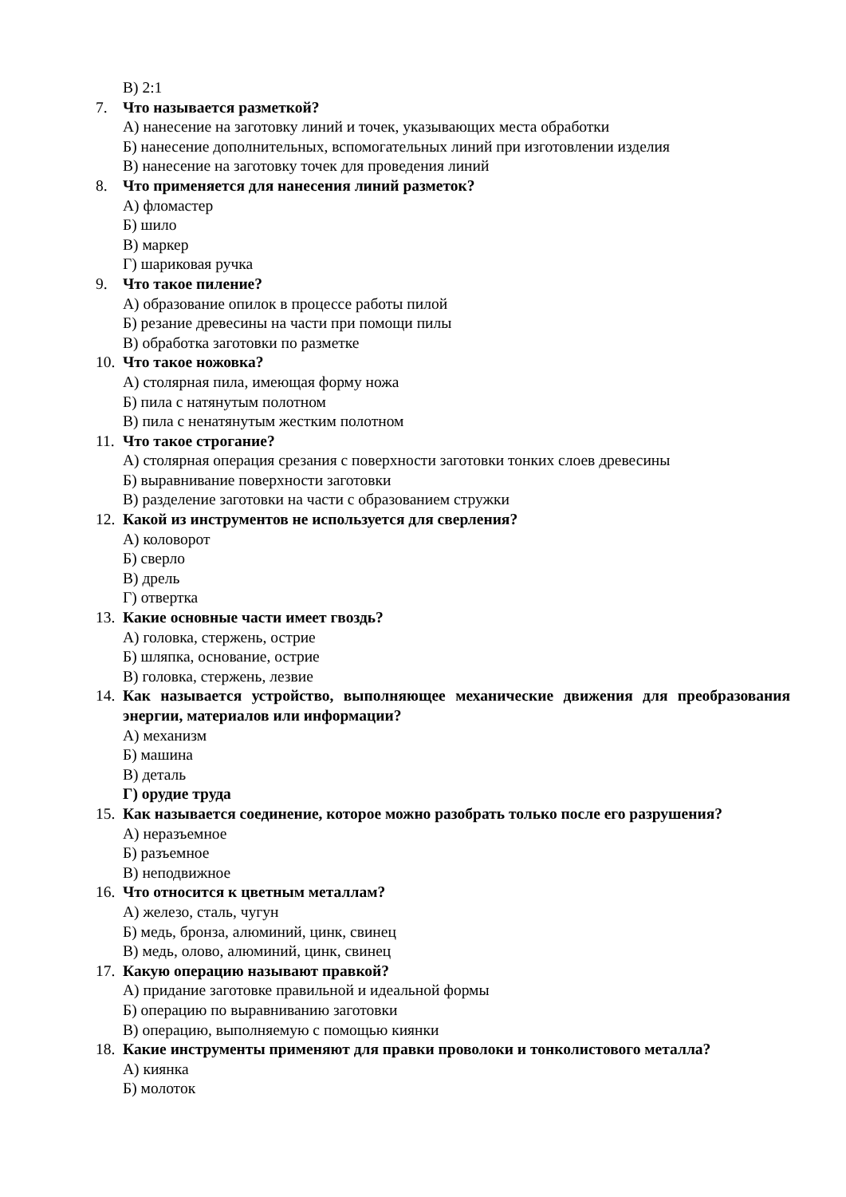В) 2:1
7. Что называется разметкой?
А) нанесение на заготовку линий и точек, указывающих места обработки
Б) нанесение дополнительных, вспомогательных линий при изготовлении изделия
В) нанесение на заготовку точек для проведения линий
8. Что применяется для нанесения линий разметок?
А) фломастер
Б) шило
В) маркер
Г) шариковая ручка
9. Что такое пиление?
А) образование опилок в процессе работы пилой
Б) резание древесины на части при помощи пилы
В) обработка заготовки по разметке
10. Что такое ножовка?
А) столярная пила, имеющая форму ножа
Б) пила с натянутым полотном
В) пила с ненатянутым жестким полотном
11. Что такое строгание?
А) столярная операция срезания с поверхности заготовки тонких слоев древесины
Б) выравнивание поверхности заготовки
В) разделение заготовки на части с образованием стружки
12. Какой из инструментов не используется для сверления?
А) коловорот
Б) сверло
В) дрель
Г) отвертка
13. Какие основные части имеет гвоздь?
А) головка, стержень, острие
Б) шляпка, основание, острие
В) головка, стержень, лезвие
14. Как называется устройство, выполняющее механические движения для преобразования энергии, материалов или информации?
А) механизм
Б) машина
В) деталь
Г) орудие труда
15. Как называется соединение, которое можно разобрать только после его разрушения?
А) неразъемное
Б) разъемное
В) неподвижное
16. Что относится к цветным металлам?
А) железо, сталь, чугун
Б) медь, бронза, алюминий, цинк, свинец
В) медь, олово, алюминий, цинк, свинец
17. Какую операцию называют правкой?
А) придание заготовке правильной и идеальной формы
Б) операцию по выравниванию заготовки
В) операцию, выполняемую с помощью киянки
18. Какие инструменты применяют для правки проволоки и тонколистового металла?
А) киянка
Б) молоток